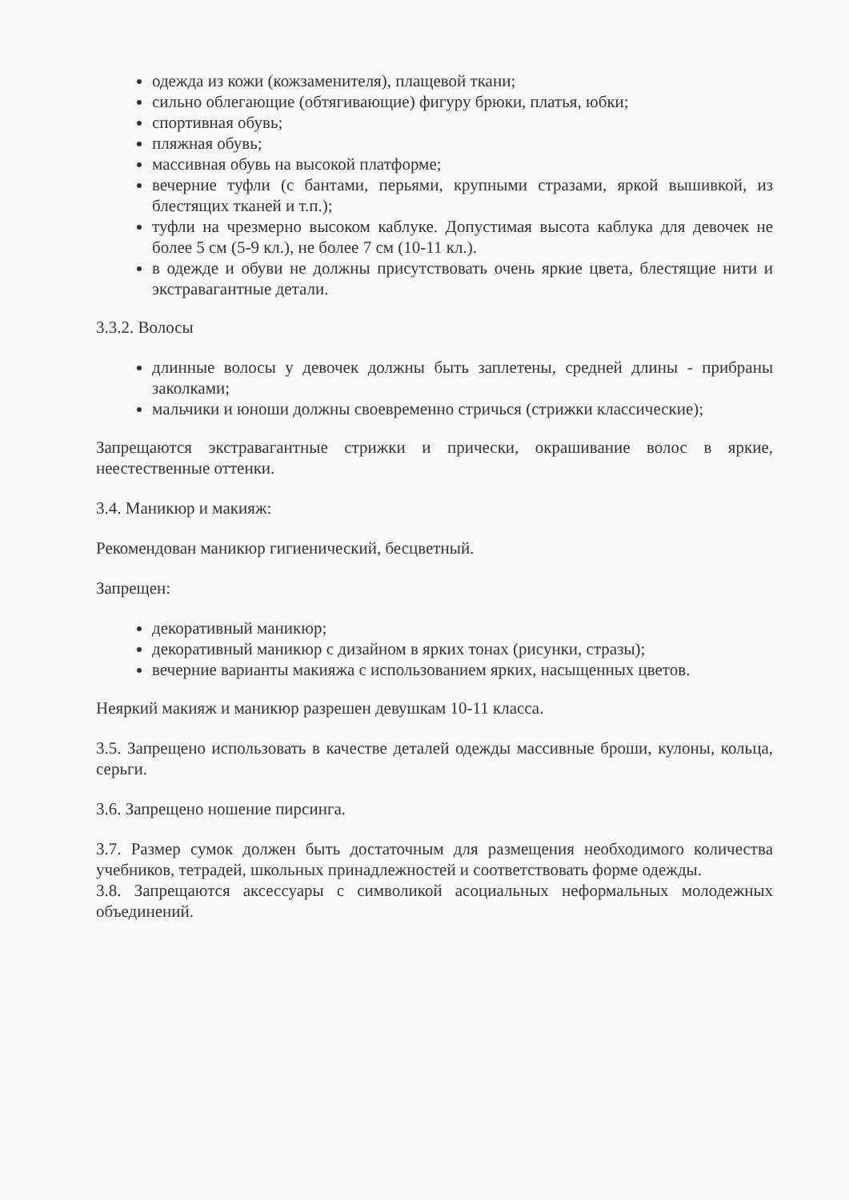одежда из кожи (кожзаменителя), плащевой ткани;
сильно облегающие (обтягивающие) фигуру брюки, платья, юбки;
спортивная обувь;
пляжная обувь;
массивная обувь на высокой платформе;
вечерние туфли (с бантами, перьями, крупными стразами, яркой вышивкой, из блестящих тканей и т.п.);
туфли на чрезмерно высоком каблуке. Допустимая высота каблука для девочек не более 5 см (5-9 кл.), не более 7 см (10-11 кл.).
в одежде и обуви не должны присутствовать очень яркие цвета, блестящие нити и экстравагантные детали.
3.3.2. Волосы
длинные волосы у девочек должны быть заплетены, средней длины - прибраны заколками;
мальчики и юноши должны своевременно стричься (стрижки классические);
Запрещаются экстравагантные стрижки и прически, окрашивание волос в яркие, неестественные оттенки.
3.4. Маникюр и макияж:
Рекомендован маникюр гигиенический, бесцветный.
Запрещен:
декоративный маникюр;
декоративный маникюр с дизайном в ярких тонах (рисунки, стразы);
вечерние варианты макияжа с использованием ярких, насыщенных цветов.
Неяркий макияж и маникюр разрешен девушкам 10-11 класса.
3.5. Запрещено использовать в качестве деталей одежды массивные броши, кулоны, кольца, серьги.
3.6. Запрещено ношение пирсинга.
3.7. Размер сумок должен быть достаточным для размещения необходимого количества учебников, тетрадей, школьных принадлежностей и соответствовать форме одежды.
3.8. Запрещаются аксессуары с символикой асоциальных неформальных молодежных объединений.